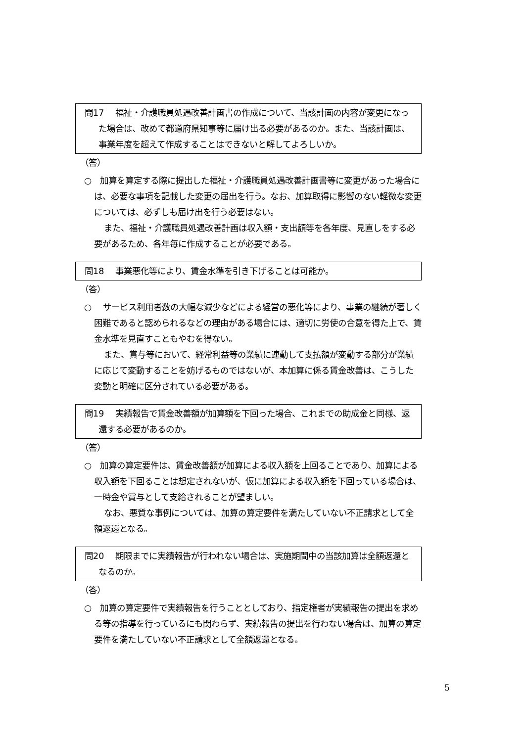問17　 福祉・介護職員処遇改善計画書の作成について、当該計画の内容が変更になった場合は、改めて都道府県知事等に届け出る必要があるのか。また、当該計画は、事業年度を超えて作成することはできないと解してよろしいか。
（答）
○　加算を算定する際に提出した福祉・介護職員処遇改善計画書等に変更があった場合には、必要な事項を記載した変更の届出を行う。なお、加算取得に影響のない軽微な変更については、必ずしも届け出を行う必要はない。
また、福祉・介護職員処遇改善計画は収入額・支出額等を各年度、見直しをする必要があるため、各年毎に作成することが必要である。
問18　 事業悪化等により、賃金水準を引き下げることは可能か。
（答）
○　 サービス利用者数の大幅な減少などによる経営の悪化等により、事業の継続が著しく困難であると認められるなどの理由がある場合には、適切に労使の合意を得た上で、賃金水準を見直すこともやむを得ない。
また、賞与等において、経常利益等の業績に連動して支払額が変動する部分が業績に応じて変動することを妨げるものではないが、本加算に係る賃金改善は、こうした変動と明確に区分されている必要がある。
問19　 実績報告で賃金改善額が加算額を下回った場合、これまでの助成金と同様、返還する必要があるのか。
（答）
○　加算の算定要件は、賃金改善額が加算による収入額を上回ることであり、加算による収入額を下回ることは想定されないが、仮に加算による収入額を下回っている場合は、一時金や賞与として支給されることが望ましい。
なお、悪質な事例については、加算の算定要件を満たしていない不正請求として全額返還となる。
問20　 期限までに実績報告が行われない場合は、実施期間中の当該加算は全額返還となるのか。
（答）
○　加算の算定要件で実績報告を行うこととしており、指定権者が実績報告の提出を求める等の指導を行っているにも関わらず、実績報告の提出を行わない場合は、加算の算定要件を満たしていない不正請求として全額返還となる。
5